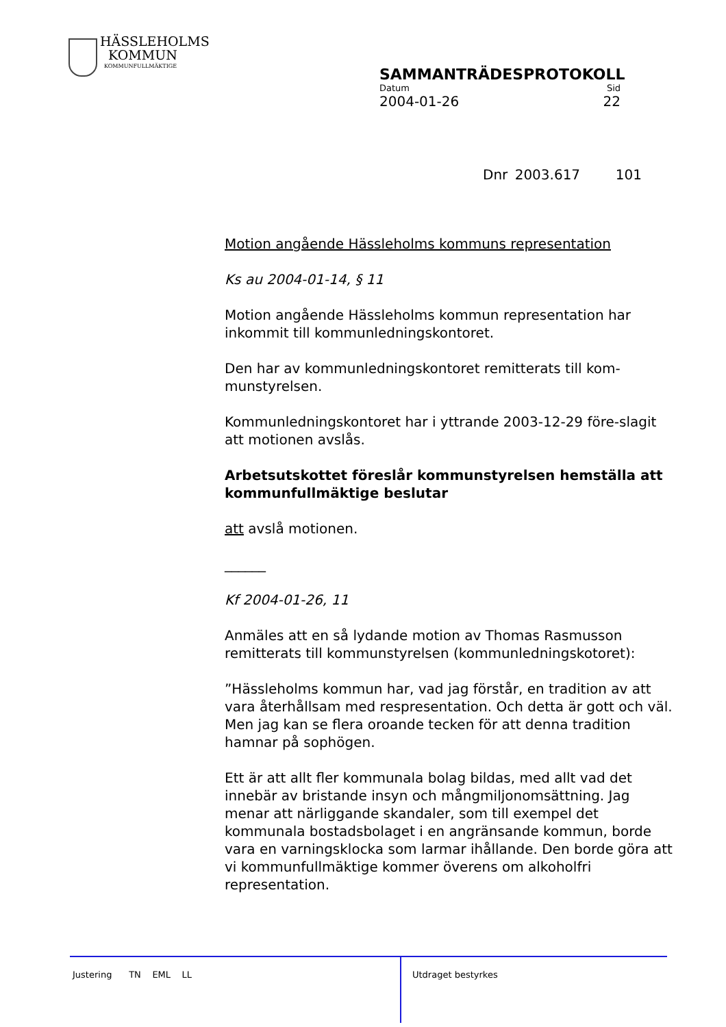HÄSSLEHOLMS
KOMMUN
KOMMUNFULLMÄKTIGE
SAMMANTRÄDESPROTOKOLL
Datum Sid
2004-01-26 22
Dnr 2003.617 101
Motion angående Hässleholms kommuns representation
Ks au 2004-01-14, § 11
Motion angående Hässleholms kommun representation har inkommit till kommunledningskontoret.
Den har av kommunledningskontoret remitterats till kom-munstyrelsen.
Kommunledningskontoret har i yttrande 2003-12-29 före-slagit att motionen avslås.
Arbetsutskottet föreslår kommunstyrelsen hemställa att kommunfullmäktige beslutar
att avslå motionen.
______
Kf 2004-01-26, 11
Anmäles att en så lydande motion av Thomas Rasmusson remitterats till kommunstyrelsen (kommunledningskotoret):
”Hässleholms kommun har, vad jag förstår, en tradition av att vara återhållsam med respresentation. Och detta är gott och väl. Men jag kan se flera oroande tecken för att denna tradition hamnar på sophögen.
Ett är att allt fler kommunala bolag bildas, med allt vad det innebär av bristande insyn och mångmiljonomsättning. Jag menar att närliggande skandaler, som till exempel det kommunala bostadsbolaget i en angränsande kommun, borde vara en varningsklocka som larmar ihållande. Den borde göra att vi kommunfullmäktige kommer överens om alkoholfri representation.
Justering TN EML LL
Utdraget bestyrkes